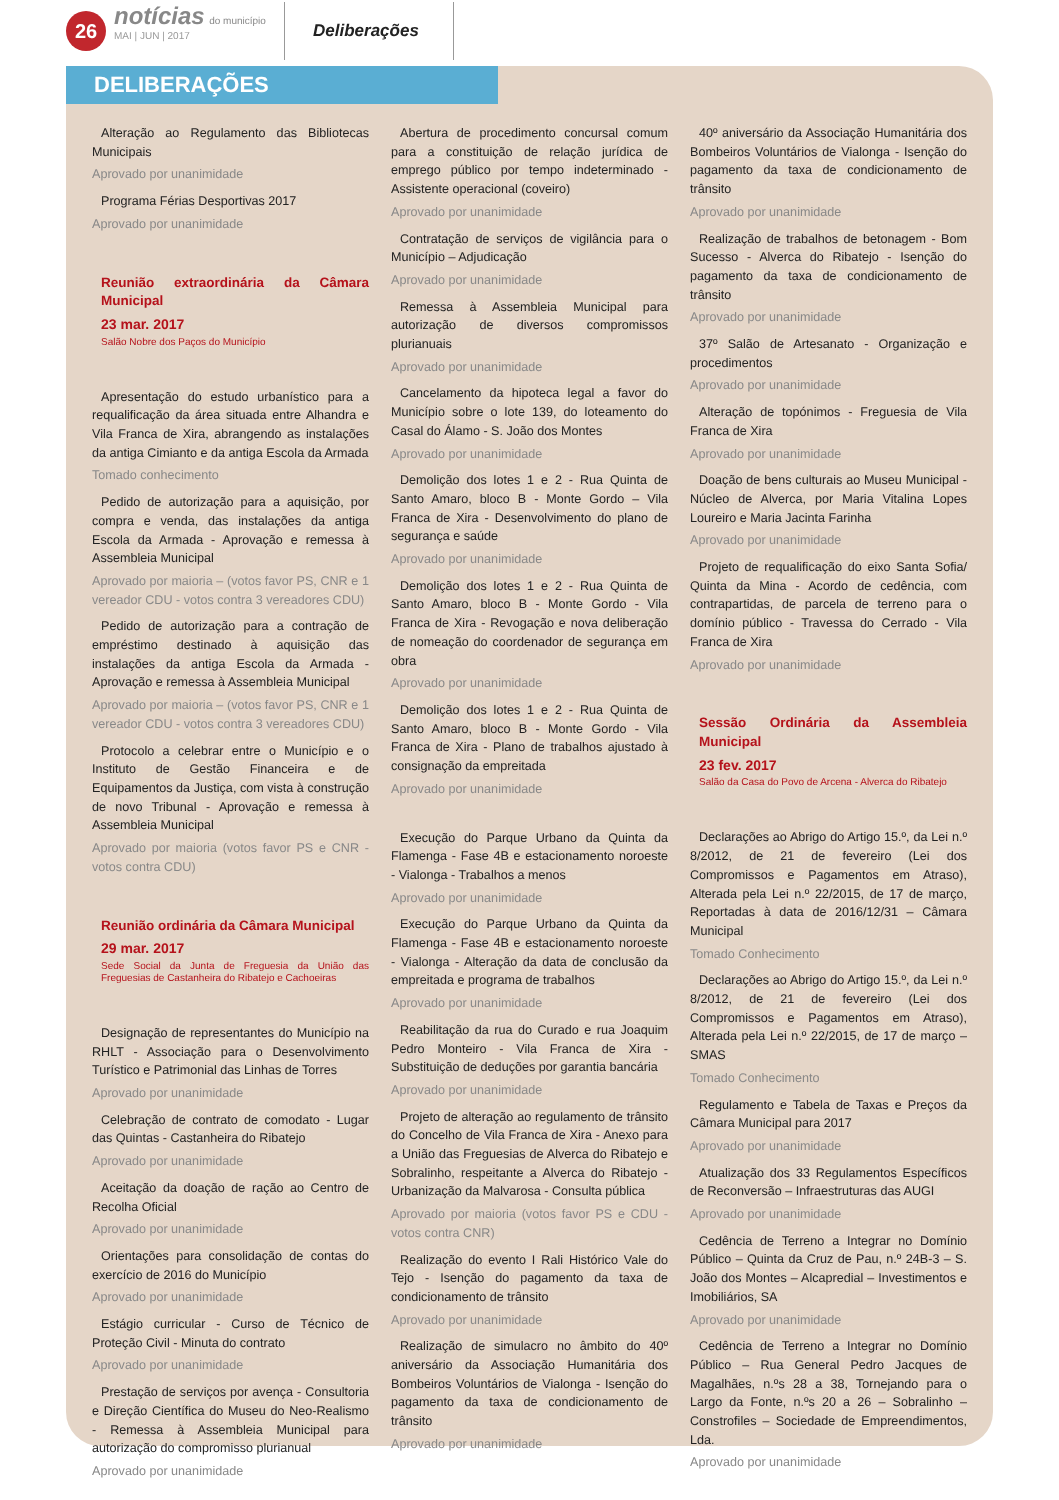26
notícias do município
MAI | JUN | 2017
Deliberações
DELIBERAÇÕES
Alteração ao Regulamento das Bibliotecas Municipais
Aprovado por unanimidade
Programa Férias Desportivas 2017
Aprovado por unanimidade
Reunião extraordinária da Câmara Municipal
23 mar. 2017
Salão Nobre dos Paços do Município
Apresentação do estudo urbanístico para a requalificação da área situada entre Alhandra e Vila Franca de Xira, abrangendo as instalações da antiga Cimianto e da antiga Escola da Armada
Tomado conhecimento
Pedido de autorização para a aquisição, por compra e venda, das instalações da antiga Escola da Armada - Aprovação e remessa à Assembleia Municipal
Aprovado por maioria – (votos favor PS, CNR e 1 vereador CDU - votos contra 3 vereadores CDU)
Pedido de autorização para a contração de empréstimo destinado à aquisição das instalações da antiga Escola da Armada - Aprovação e remessa à Assembleia Municipal
Aprovado por maioria – (votos favor PS, CNR e 1 vereador CDU - votos contra 3 vereadores CDU)
Protocolo a celebrar entre o Município e o Instituto de Gestão Financeira e de Equipamentos da Justiça, com vista à construção de novo Tribunal - Aprovação e remessa à Assembleia Municipal
Aprovado por maioria (votos favor PS e CNR - votos contra CDU)
Reunião ordinária da Câmara Municipal
29 mar. 2017
Sede Social da Junta de Freguesia da União das Freguesias de Castanheira do Ribatejo e Cachoeiras
Designação de representantes do Município na RHLT - Associação para o Desenvolvimento Turístico e Patrimonial das Linhas de Torres
Aprovado por unanimidade
Celebração de contrato de comodato - Lugar das Quintas - Castanheira do Ribatejo
Aprovado por unanimidade
Aceitação da doação de ração ao Centro de Recolha Oficial
Aprovado por unanimidade
Orientações para consolidação de contas do exercício de 2016 do Município
Aprovado por unanimidade
Estágio curricular - Curso de Técnico de Proteção Civil - Minuta do contrato
Aprovado por unanimidade
Prestação de serviços por avença - Consultoria e Direção Científica do Museu do Neo-Realismo - Remessa à Assembleia Municipal para autorização do compromisso plurianual
Aprovado por unanimidade
Abertura de procedimento concursal comum para a constituição de relação jurídica de emprego público por tempo indeterminado - Assistente operacional (coveiro)
Aprovado por unanimidade
Contratação de serviços de vigilância para o Município – Adjudicação
Aprovado por unanimidade
Remessa à Assembleia Municipal para autorização de diversos compromissos plurianuais
Aprovado por unanimidade
Cancelamento da hipoteca legal a favor do Município sobre o lote 139, do loteamento do Casal do Álamo - S. João dos Montes
Aprovado por unanimidade
Demolição dos lotes 1 e 2 - Rua Quinta de Santo Amaro, bloco B - Monte Gordo – Vila Franca de Xira - Desenvolvimento do plano de segurança e saúde
Aprovado por unanimidade
Demolição dos lotes 1 e 2 - Rua Quinta de Santo Amaro, bloco B - Monte Gordo - Vila Franca de Xira - Revogação e nova deliberação de nomeação do coordenador de segurança em obra
Aprovado por unanimidade
Demolição dos lotes 1 e 2 - Rua Quinta de Santo Amaro, bloco B - Monte Gordo - Vila Franca de Xira - Plano de trabalhos ajustado à consignação da empreitada
Aprovado por unanimidade
Execução do Parque Urbano da Quinta da Flamenga - Fase 4B e estacionamento noroeste - Vialonga - Trabalhos a menos
Aprovado por unanimidade
Execução do Parque Urbano da Quinta da Flamenga - Fase 4B e estacionamento noroeste - Vialonga - Alteração da data de conclusão da empreitada e programa de trabalhos
Aprovado por unanimidade
Reabilitação da rua do Curado e rua Joaquim Pedro Monteiro - Vila Franca de Xira - Substituição de deduções por garantia bancária
Aprovado por unanimidade
Projeto de alteração ao regulamento de trânsito do Concelho de Vila Franca de Xira - Anexo para a União das Freguesias de Alverca do Ribatejo e Sobralinho, respeitante a Alverca do Ribatejo - Urbanização da Malvarosa - Consulta pública
Aprovado por maioria (votos favor PS e CDU - votos contra CNR)
Realização do evento I Rali Histórico Vale do Tejo - Isenção do pagamento da taxa de condicionamento de trânsito
Aprovado por unanimidade
Realização de simulacro no âmbito do 40º aniversário da Associação Humanitária dos Bombeiros Voluntários de Vialonga - Isenção do pagamento da taxa de condicionamento de trânsito
Aprovado por unanimidade
40º aniversário da Associação Humanitária dos Bombeiros Voluntários de Vialonga - Isenção do pagamento da taxa de condicionamento de trânsito
Aprovado por unanimidade
Realização de trabalhos de betonagem - Bom Sucesso - Alverca do Ribatejo - Isenção do pagamento da taxa de condicionamento de trânsito
Aprovado por unanimidade
37º Salão de Artesanato - Organização e procedimentos
Aprovado por unanimidade
Alteração de topónimos - Freguesia de Vila Franca de Xira
Aprovado por unanimidade
Doação de bens culturais ao Museu Municipal - Núcleo de Alverca, por Maria Vitalina Lopes Loureiro e Maria Jacinta Farinha
Aprovado por unanimidade
Projeto de requalificação do eixo Santa Sofia/ Quinta da Mina - Acordo de cedência, com contrapartidas, de parcela de terreno para o domínio público - Travessa do Cerrado - Vila Franca de Xira
Aprovado por unanimidade
Sessão Ordinária da Assembleia Municipal
23 fev. 2017
Salão da Casa do Povo de Arcena - Alverca do Ribatejo
Declarações ao Abrigo do Artigo 15.º, da Lei n.º 8/2012, de 21 de fevereiro (Lei dos Compromissos e Pagamentos em Atraso), Alterada pela Lei n.º 22/2015, de 17 de março, Reportadas à data de 2016/12/31 – Câmara Municipal
Tomado Conhecimento
Declarações ao Abrigo do Artigo 15.º, da Lei n.º 8/2012, de 21 de fevereiro (Lei dos Compromissos e Pagamentos em Atraso), Alterada pela Lei n.º 22/2015, de 17 de março – SMAS
Tomado Conhecimento
Regulamento e Tabela de Taxas e Preços da Câmara Municipal para 2017
Aprovado por unanimidade
Atualização dos 33 Regulamentos Específicos de Reconversão – Infraestruturas das AUGI
Aprovado por unanimidade
Cedência de Terreno a Integrar no Domínio Público – Quinta da Cruz de Pau, n.º 24B-3 – S. João dos Montes – Alcapredial – Investimentos e Imobiliários, SA
Aprovado por unanimidade
Cedência de Terreno a Integrar no Domínio Público – Rua General Pedro Jacques de Magalhães, n.ºs 28 a 38, Tornejando para o Largo da Fonte, n.ºs 20 a 26 – Sobralinho – Constrofiles – Sociedade de Empreendimentos, Lda.
Aprovado por unanimidade